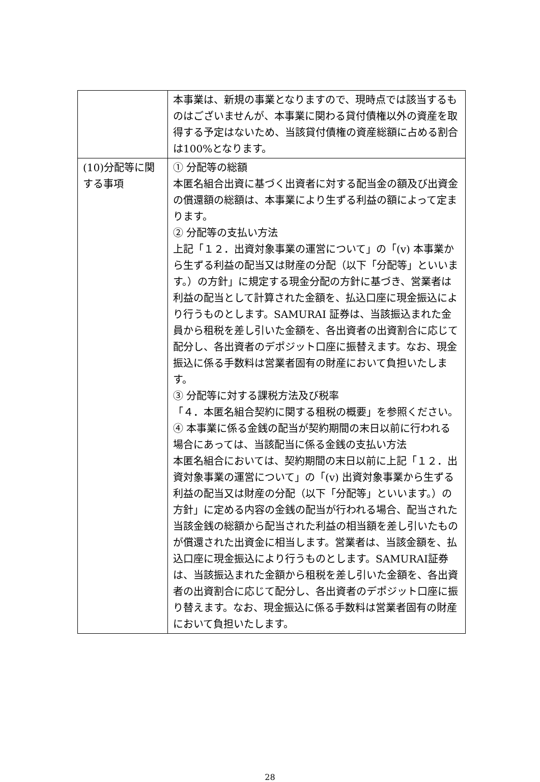| | 本事業は、新規の事業となりますので、現時点では該当するものはございませんが、本事業に関わる貸付債権以外の資産を取得する予定はないため、当該貸付債権の資産総額に占める割合は100%となります。 |
| (10)分配等に関する事項 | ① 分配等の総額 本匿名組合出資に基づく出資者に対する配当金の額及び出資金の償還額の総額は、本事業により生ずる利益の額によって定まります。 ② 分配等の支払い方法 上記「１２．出資対象事業の運営について」の「(v) 本事業から生ずる利益の配当又は財産の分配（以下「分配等」といいます。）の方針」に規定する現金分配の方針に基づき、営業者は利益の配当として計算された金額を、払込口座に現金振込により行うものとします。SAMURAI 証券は、当該振込まれた金員から租税を差し引いた金額を、各出資者の出資割合に応じて配分し、各出資者のデポジット口座に振替えます。なお、現金振込に係る手数料は営業者固有の財産において負担いたします。 ③ 分配等に対する課税方法及び税率 「４．本匿名組合契約に関する租税の概要」を参照ください。 ④ 本事業に係る金銭の配当が契約期間の末日以前に行われる場合にあっては、当該配当に係る金銭の支払い方法 本匿名組合においては、契約期間の末日以前に上記「１２．出資対象事業の運営について」の「(v) 出資対象事業から生ずる利益の配当又は財産の分配（以下「分配等」といいます。）の方針」に定める内容の金銭の配当が行われる場合、配当された当該金銭の総額から配当された利益の相当額を差し引いたものが償還された出資金に相当します。営業者は、当該金額を、払込口座に現金振込により行うものとします。SAMURAI証券は、当該振込まれた金額から租税を差し引いた金額を、各出資者の出資割合に応じて配分し、各出資者のデポジット口座に振り替えます。なお、現金振込に係る手数料は営業者固有の財産において負担いたします。 |
28